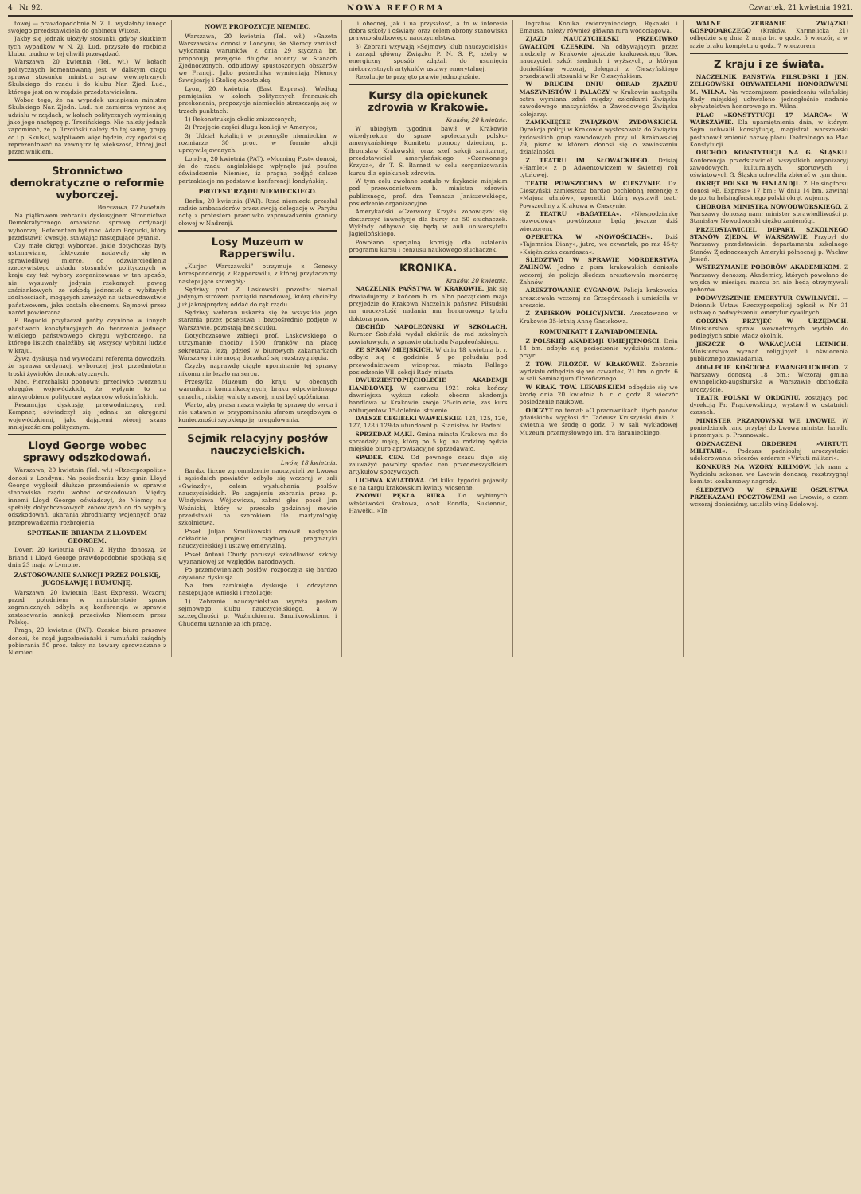4 Nr 92. NOWA REFORMA Czwartek, 21 kwietnia 1921.
towej — prawdopodobnie N. Z. L. wysłałoby innego swojego przedstawiciela do gabinetu Witosa.
Jakby się jednak ułożyły stosunki, gdyby skutkiem tych wypadków w N. Zj. Lud. przyszło do rozbicia klubu, trudno w tej chwili przesądzać.
Warszawa, 20 kwietnia (Tel. wł.) W kołach politycznych komentowaną jest w dalszym ciągu sprawa stosunku ministra spraw wewnętrznych Skulskiego do rządu i do klubu Nar. Zjed. Lud., którego jest on w rządzie przedstawicielem.
Wobec tego, że na wypadek ustąpienia ministra Skulskiego Nar. Zjedn. Lud. nie zamierza wyrzec się udziału w rządach, w kołach politycznych wymieniają jako jego następcę p. Trzcińskiego. Nie należy jednak zapominać, że p. Trzciński należy do tej samej grupy co i p. Skulski, wątpliwem więc będzie, czy zgodzi się reprezentować na zewnątrz tę większość, której jest przeciwnikiem.
Stronnictwo demokratyczne o reformie wyborczej.
Warszawa, 17 kwietnia.
Na piątkowem zebraniu dyskusyjnem Stronnictwa Demokratycznego omawiano sprawę ordynacji wyborczej. Referentem był mec. Adam Bogucki, który przedstawił kwestję, stawiając następujące pytania.
Czy małe okręgi wyborcze, jakie dotychczas były ustanawiane, faktycznie nadawały się w sprawiedliwej mierze, do odzwierciedlenia rzeczywistego układu stosunków politycznych w kraju czy też wybory zorganizowane w ten sposób, nie wysuwały jedynie rzekomych powag zaściankowych, ze szkodą jednostek o wybitnych zdolnościach, mogących zaważyć na ustawodawstwie państwowem, jaka została obecnemu Sejmowi przez naród powierzona.
P. Bogucki przytaczał próby czynione w innych państwach konstytucyjnych do tworzenia jednego wielkiego państwowego okręgu wyborczego, na którego listach znaleźliby się wszyscy wybitni ludzie w kraju.
Żywa dyskusja nad wywodami referenta dowodziła, że sprawa ordynacji wyborczej jest przedmiotem troski żywiołów demokratycznych.
Mec. Pierzchalski oponował przeciwko tworzeniu okręgów wojewódzkich, że wpłynie to na niewyrobienie polityczne wyborców włościańskich.
Resumując dyskusję, przewodniczący, red. Kempner, oświadczył się jednak za okręgami wojewódzkiemi, jako dającemi więcej szans mniejszościom politycznym.
Lloyd George wobec sprawy odszkodowań.
Warszawa, 20 kwietnia (Tel. wł.) »Rzeczpospolita« donosi z Londynu: Na posiedzeniu Izby gmin Lloyd George wygłosił dłuższe przemówienie w sprawie stanowiska rządu wobec odszkodowań. Między innemi Lloyd George oświadczył, że Niemcy nie spełniły dotychczasowych zobowiązań co do wypłaty odszkodowań, ukarania zbrodniarzy wojennych oraz przeprowadzenia rozbrojenia.
SPOTKANIE BRIANDA Z LLOYDEM GEORGEM.
Dover, 20 kwietnia (PAT). Z Hythe donoszą, że Briand i Lloyd George prawdopodobnie spotkają się dnia 23 maja w Lympne.
ZASTOSOWANIE SANKCJI PRZEZ POLSKĘ, JUGOSŁAWJĘ I RUMUNJĘ.
Warszawa, 20 kwietnia (East Express). Wczoraj przed południem w ministerstwie spraw zagranicznych odbyła się konferencja w sprawie zastosowania sankcji przeciwko Niemcom przez Polskę.
Praga, 20 kwietnia (PAT). Czeskie biuro prasowe donosi, że rząd jugosłowiański i rumuński zażądały pobierania 50 proc. taksy na towary sprowadzane z Niemiec.
NOWE PROPOZYCJE NIEMIEC.
Warszawa, 20 kwietnia (Tel. wł.) »Gazeta Warszawska« donosi z Londynu, że Niemcy zamiast wykonania warunków z dnia 29 stycznia br. proponują przejęcie długów ententy w Stanach Zjednoczonych, odbudowy spustoszonych obszarów we Francji. Jako pośrednika wymieniają Niemcy Szwajcarję i Stolicę Apostolską.
Lyon, 20 kwietnia (East Express). Według pamiętnika w kołach politycznych francuskich przekonania, propozycje niemieckie streszczają się w trzech punktach:
1) Rekonstrukcja okolic zniszczonych;
2) Przejęcie części długu koalicji w Ameryce;
3) Udział kołalicji w przemyśle niemieckim w rozmiarze 30 proc. w formie akcji uprzywilejowanych.
Londyn, 20 kwietnia (PAT). »Morning Post« donosi, że do rządu angielskiego wpłynęło już poufne oświadczenie Niemiec, iż pragną podjąć dalsze pertraktacje na podstawie konferencji londyńskiej.
PROTEST RZĄDU NIEMIECKIEGO.
Berlin, 20 kwietnia (PAT). Rząd niemiecki przesłał radzie ambasadorów przez swoją delegację w Paryżu notę z protestem przeciwko zaprowadzeniu granicy cłowej w Nadrenji.
Losy Muzeum w Rapperswilu.
„Kurjer Warszawski“ otrzymuje z Genewy korespondencję z Rapperswilu, z której przytaczamy następujące szczegóły:
Sędziwy prof. Z. Laskowski, pozostał niemal jedynym stróżem pamiątki narodowej, którą chciałby już jaknajprędzej oddać do rąk rządu.
Sędziwy weteran uskarża się że wszystkie jego starania przez posełstwa i bezpośrednio podjęte w Warszawie, pozostają bez skutku.
Dotychczasowe zabiegi prof. Laskowskiego o utrzymanie chociby 1500 franków na płacę sekretarza, leżą gdzieś w biurowych zakamarkach Warszawy i nie mogą doczekać się rozstrzygnięcia.
Czyżby naprawdę ciągłe upominanie tej sprawy nikomu nie leżało na sercu.
Przesyłka Muzeum do kraju w obecnych warunkach komunikacyjnych, braku odpowiedniego gmachu, niskiej waluty naszej, musi być opóźniona.
Warto, aby prasa nasza wzięła tę sprawę do serca i nie ustawała w przypominaniu sferom urzędowym o konieczności szybkiego jej uregulowania.
Sejmik relacyjny posłów nauczycielskich.
Lwów, 18 kwietnia.
Bardzo liczne zgromadzenie nauczycieli ze Lwowa i sąsiednich powiatów odbyło się wczoraj w sali »Gwiazdy«, celem wysłuchania posłów nauczycielskich. Po zagajeniu zebrania przez p. Władysława Wójtowicza, zabrał głos poseł Jan Woźnicki, który w przeszło godzinnej mowie przedstawił na szerokiem tle martyrologię szkolnictwa.
Poseł Juljan Smulikowski omówił następnie dokładnie projekt rządowy pragmatyki nauczycielskiej i ustawę emerytalną.
Poseł Antoni Chudy poruszył szkodliwość szkoły wyznaniowej ze względów narodowych.
Po przemówieniach posłów, rozpoczęła się bardzo ożywiona dyskusja.
Na tem zamknięto dyskusję i odczytano następujące wnioski i rezolucje:
1) Zebranie nauczycielstwa wyraża posłom sejmowego klubu nauczycielskiego, a w szczególności p. Woźnickiemu, Smulikowskiemu i Chudemu uznanie za ich pracę.
li obecnej, jak i na przyszłość, a to w interesie dobra szkoły i oświaty, oraz celem obrony stanowiska prawno-służbowego nauczycielstwa.
3) Zebrani wzywają »Sejmowy klub nauczycielski« i zarząd główny Związku P. N. S. P., ażeby w energiczny sposób zdążali do usunięcia niekorzystnych artykułów ustawy emerytalnej.
Rezolucje te przyjęto prawie jednogłośnie.
Kursy dla opiekunek zdrowia w Krakowie.
Kraków, 20 kwietnia.
W ubiegłym tygodniu bawił w Krakowie wicedyrektor do spraw społecznych polsko-amerykańskiego Komitetu pomocy dzieciom, p. Bronisław Krakowski, oraz szef sekcji sanitarnej, przedstawiciel amerykańskiego »Czerwonego Krzyża«, dr T. S. Barnett w celu zorganizowania kursu dla opiekunek zdrowia.
W tym celu zwołane zostało w fizykacie miejskim pod przewodnictwem b. ministra zdrowia publicznego, prof. dra Tomasza Janiszewskiego, posiedzenie organizacyjne.
Amerykański »Czerwony Krzyż« zobowiązał się dostarczyć inwestycje dla bursy na 50 słuchaczek. Wykłady odbywać się będą w auli uniwersytetu Jagiellońskiego.
Powołano specjalną komisję dla ustalenia programu kursu i cenzusu naukowego słuchaczek.
KRONIKA.
Kraków, 20 kwietnia.
NACZELNIK PAŃSTWA W KRAKOWIE. Jak się dowiadujemy, z końcem b. m. albo początkiem maja przyjedzie do Krakowa Naczelnik państwa Piłsudski na uroczystość nadania mu honorowego tytułu doktora praw.
OBCHÓD NAPOLEOŃSKI W SZKOŁACH. Kurator Sobiński wydał okólnik do rad szkolnych powiatowych, w sprawie obchodu Napoleońskiego.
ZE SPRAW MIEJSKICH. W dniu 18 kwietnia b. r. odbyło się o godzinie 5 po południu pod przewodnictwem wiceprez. miasta Rollego posiedzenie VII. sekcji Rady miasta.
DWUDZIESTOPIĘCIOLECIE AKADEMJI HANDLOWEJ. W czerwcu 1921 roku kończy dawniejsza wyższa szkoła obecna akademja handlowa w Krakowie swoje 25-ciolecie, zaś kurs abiturjentów 15-toletnie istnienie.
DALSZE CEGIEŁKI WAWELSKIE: 124, 125, 126, 127, 128 i 129-ta ufundował p. Stanisław hr. Badeni.
SPRZEDAŻ MĄKI. Gmina miasta Krakowa ma do sprzedaży mąkę, którą po 5 kg. na rodzinę będzie miejskie biuro aprowizacyjne sprzedawało.
SPADEK CEN. Od pewnego czasu daje się zauważyć powolny spadek cen przedewszystkiem artykułów spożywczych.
LICHWA KWIATOWA. Od kilku tygodni pojawiły się na targu krakowskim kwiaty wiosenne.
ZNOWU PĘKŁA RURA. Do wybitnych właściwości Krakowa, obok Rondla, Sukiennic, Hawełki, »Te
legrafu«, Konika zwierzynieckiego, Rękawki i Emausa, należy również główna rura wodociągowa.
ZJAZD NAUCZYCIELSKI PRZECIWKO GWAŁTOM CZESKIM. Na odbywającym przez niedzielę w Krakowie zjeździe krakowskiego Tow. nauczycieli szkół średnich i wyższych, o którym donieśliśmy wczoraj, delegaci z Cieszyńskiego przedstawili stosunki w Kr. Cieszyńskiem.
W DRUGIM DNIU OBRAD ZJAZDU MASZYNISTÓW I PALACZY w Krakowie nastąpiła ostra wymiana zdań między członkami Związku zawodowego maszynistów a Zawodowego Związku kolejarzy.
ZAMKNIĘCIE ZWIĄZKÓW ŻYDOWSKICH. Dyrekcja policji w Krakowie wystosowała do Związku żydowskich grup zawodowych przy ul. Krakowskiej 29, pismo w którem donosi się o zawieszeniu działalności.
Z TEATRU IM. SŁOWACKIEGO. Dzisiaj »Hamlet« z p. Adwentowiczem w świetnej roli tytułowej.
TEATR POWSZECHNY W CIESZYNIE. Dz. Cieszyński zamieszcza bardzo pochlebną recenzję z »Majora ułanów«, operetki, którą wystawił teatr Powszechny z Krakowa w Cieszynie.
Z TEATRU »BAGATELA«. »Niespodziankę rozwodową« powtórzone będą jeszcze dziś wieczorem.
OPERETKA W »NOWOŚCIACH«. Dziś »Tajemnica Diany«, jutro, we czwartek, po raz 45-ty »Księżniczka czardasza«.
ŚLEDZTWO W SPRAWIE MORDERSTWA ZAHNOW. Jedno z pism krakowskich doniosło wczoraj, że policja śledcza aresztowała mordercę Zahnów.
ARESZTOWANIE CYGANÓW. Policja krakowska aresztowała wczoraj na Grzegórzkach i umieściła w areszcie.
Z ZAPISKÓW POLICYJNYCH. Aresztowano w Krakowie 35-letnią Annę Gastekową.
KOMUNIKATY I ZAWIADOMIENIA.
Z POLSKIEJ AKADEMJI UMIEJĘTNOŚCI. Dnia 14 bm. odbyło się posiedzenie wydziału matem.-przyr.
Z TOW. FILOZOF. W KRAKOWIE. Zebranie wydziału odbędzie się we czwartek, 21 bm. o godz. 6 w sali Seminarjum filozoficznego.
W KRAK. TOW. LEKARSKIEM odbędzie się we środę dnia 20 kwietnia b. r. o godz. 8 wieczór posiedzenie naukowe.
ODCZYT na temat: »O pracownikach litych panów gdańskich« wygłosi dr. Tadeusz Kruszyński dnia 21 kwietnia we środę o godz. 7 w sali wykładowej Muzeum przemysłowego im. dra Baranieckiego.
WALNE ZEBRANIE ZWIĄZKU GOSPODARCZEGO (Kraków, Karmelicka 21) odbędzie się dnia 2 maja br. o godz. 5 wieczór, a w razie braku kompletu o godz. 7 wieczorem.
Z kraju i ze świata.
NACZELNIK PAŃSTWA PIŁSUDSKI I JEN. ŻELIGOWSKI OBYWATELAMI HONOROWYMI M. WILNA. Na wczorajszem posiedzeniu wileńskiej Rady miejskiej uchwalono jednogłośnie nadanie obywatelstwa honorowego m. Wilna.
PLAC »KONSTYTUCJI 17 MARCA« W WARSZAWIE. Dla upamiętnienia dnia, w którym Sejm uchwalił konstytucję, magistrat warszawski postanowił zmienić nazwę placu Teatralnego na Plac Konstytucji.
OBCHÓD KONSTYTUCJI NA G. ŚLĄSKU. Konferencja przedstawicieli wszystkich organizacyj zawodowych, kulturalnych, sportowych i oświatowych G. Śląska uchwaliła zbierać w tym dniu.
OKRĘT POLSKI W FINLANDJI. Z Helsingforsu donosi »E. Express« 17 bm.: W dniu 14 bm. zawinął do portu helsingforskiego polski okręt wojenny.
CHOROBA MINISTRA NOWODWORSKIEGO. Z Warszawy donoszą nam: minister sprawiedliwości p. Stanisław Nowodworski ciężko zaniemógł.
PRZEDSTAWICIEL DEPART. SZKOLNEGO STANÓW ZJEDN. W WARSZAWIE. Przybył do Warszawy przedstawiciel departamentu szkolnego Stanów Zjednoczonych Ameryki północnej p. Wacław Jesień.
WSTRZYMANIE POBORÓW AKADEMIKOM. Z Warszawy donoszą: Akademicy, których powołano do wojska w miesiącu marcu br. nie będą otrzymywali poborów.
PODWYŻSZENIE EMERYTUR CYWILNYCH. — Dziennik Ustaw Rzeczypospolitej ogłosił w Nr 31 ustawę o podwyższeniu emerytur cywilnych.
GODZINY PRZYJĘĆ W URZĘDACH. Ministerstwo spraw wewnętrznych wydało do podległych sobie władz okólnik.
JESZCZE O WAKACJACH LETNICH. Ministerstwo wyznań religijnych i oświecenia publicznego zawiadamia.
400-LECIE KOŚCIOŁA EWANGELICKIEGO. Z Warszawy donoszą 18 bm.: Wczoraj gmina ewangelicko-augsburska w Warszawie obchodziła uroczyście.
TEATR POLSKI W ORDONIU, zostający pod dyrekcją Fr. Frąckowskiego, wystawił w ostatnich czasach.
MINISTER PRZANOWSKI WE LWOWIE. W poniedziałek rano przybył do Lwowa minister handlu i przemysłu p. Przanowski.
ODZNACZENI ORDEREM »VIRTUTI MILITARI«. Podczas podniosłej uroczystości udekorowania oficerów orderem »Virtuti militari«.
KONKURS NA WZORY KILIMÓW. Jak nam z Wydziału szkonor. we Lwowie donoszą, rozstrzygnął komitet konkursowy nagrody.
ŚLEDZTWO W SPRAWIE OSZUSTWA PRZEKAZAMI POCZTOWEMI we Lwowie, o czem wczoraj doniesiśmy, ustaliło winę Edelowej.